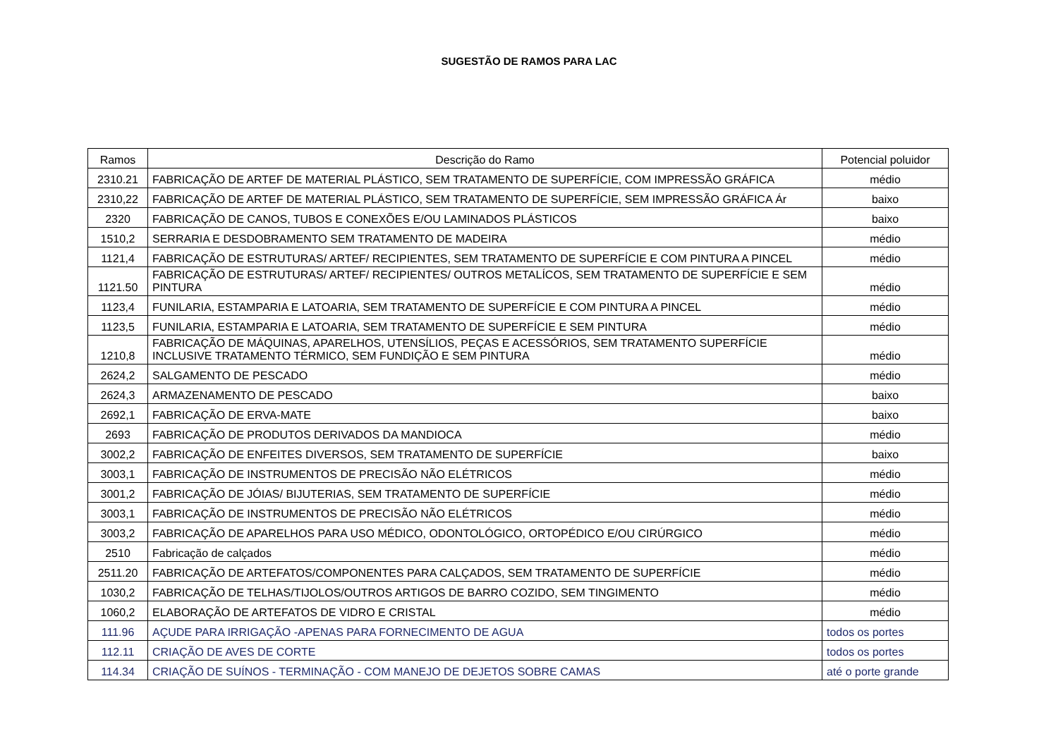SUGESTÃO DE RAMOS PARA LAC
| Ramos | Descrição do Ramo | Potencial poluidor |
| --- | --- | --- |
| 2310.21 | FABRICAÇÃO DE ARTEF DE MATERIAL PLÁSTICO, SEM TRATAMENTO DE SUPERFÍCIE, COM IMPRESSÃO GRÁFICA | médio |
| 2310,22 | FABRICAÇÃO DE ARTEF DE MATERIAL PLÁSTICO, SEM TRATAMENTO DE SUPERFÍCIE, SEM IMPRESSÃO GRÁFICA Ár | baixo |
| 2320 | FABRICAÇÃO DE CANOS, TUBOS E CONEXÕES E/OU LAMINADOS PLÁSTICOS | baixo |
| 1510,2 | SERRARIA E DESDOBRAMENTO SEM TRATAMENTO DE MADEIRA | médio |
| 1121,4 | FABRICAÇÃO DE ESTRUTURAS/ ARTEF/ RECIPIENTES, SEM TRATAMENTO DE SUPERFÍCIE E COM PINTURA A PINCEL | médio |
| 1121.50 | FABRICAÇÃO DE ESTRUTURAS/ ARTEF/ RECIPIENTES/ OUTROS METALÍCOS, SEM TRATAMENTO DE SUPERFÍCIE E SEM PINTURA | médio |
| 1123,4 | FUNILARIA, ESTAMPARIA E LATOARIA, SEM TRATAMENTO DE SUPERFÍCIE E COM PINTURA A PINCEL | médio |
| 1123,5 | FUNILARIA, ESTAMPARIA E LATOARIA, SEM TRATAMENTO DE SUPERFÍCIE E SEM PINTURA | médio |
| 1210,8 | FABRICAÇÃO DE MÁQUINAS, APARELHOS, UTENSÍLIOS, PEÇAS E ACESSÓRIOS, SEM TRATAMENTO SUPERFÍCIE INCLUSIVE TRATAMENTO TÉRMICO, SEM FUNDIÇÃO E SEM PINTURA | médio |
| 2624,2 | SALGAMENTO DE PESCADO | médio |
| 2624,3 | ARMAZENAMENTO DE PESCADO | baixo |
| 2692,1 | FABRICAÇÃO DE ERVA-MATE | baixo |
| 2693 | FABRICAÇÃO DE PRODUTOS DERIVADOS DA MANDIOCA | médio |
| 3002,2 | FABRICAÇÃO DE ENFEITES DIVERSOS, SEM TRATAMENTO DE SUPERFÍCIE | baixo |
| 3003,1 | FABRICAÇÃO DE INSTRUMENTOS DE PRECISÃO NÃO ELÉTRICOS | médio |
| 3001,2 | FABRICAÇÃO DE JÓIAS/ BIJUTERIAS, SEM TRATAMENTO DE SUPERFÍCIE | médio |
| 3003,1 | FABRICAÇÃO DE INSTRUMENTOS DE PRECISÃO NÃO ELÉTRICOS | médio |
| 3003,2 | FABRICAÇÃO DE APARELHOS PARA USO MÉDICO, ODONTOLÓGICO, ORTOPÉDICO E/OU CIRÚRGICO | médio |
| 2510 | Fabricação de calçados | médio |
| 2511.20 | FABRICAÇÃO DE ARTEFATOS/COMPONENTES PARA CALÇADOS, SEM TRATAMENTO DE SUPERFÍCIE | médio |
| 1030,2 | FABRICAÇÃO DE TELHAS/TIJOLOS/OUTROS ARTIGOS DE BARRO COZIDO, SEM TINGIMENTO | médio |
| 1060,2 | ELABORAÇÃO DE ARTEFATOS DE VIDRO E CRISTAL | médio |
| 111.96 | AÇUDE PARA IRRIGAÇÃO -APENAS PARA FORNECIMENTO DE AGUA | todos os portes |
| 112.11 | CRIAÇÃO DE AVES DE CORTE | todos os portes |
| 114.34 | CRIAÇÃO DE SUÍNOS - TERMINAÇÃO - COM MANEJO DE DEJETOS SOBRE CAMAS | até o porte grande |